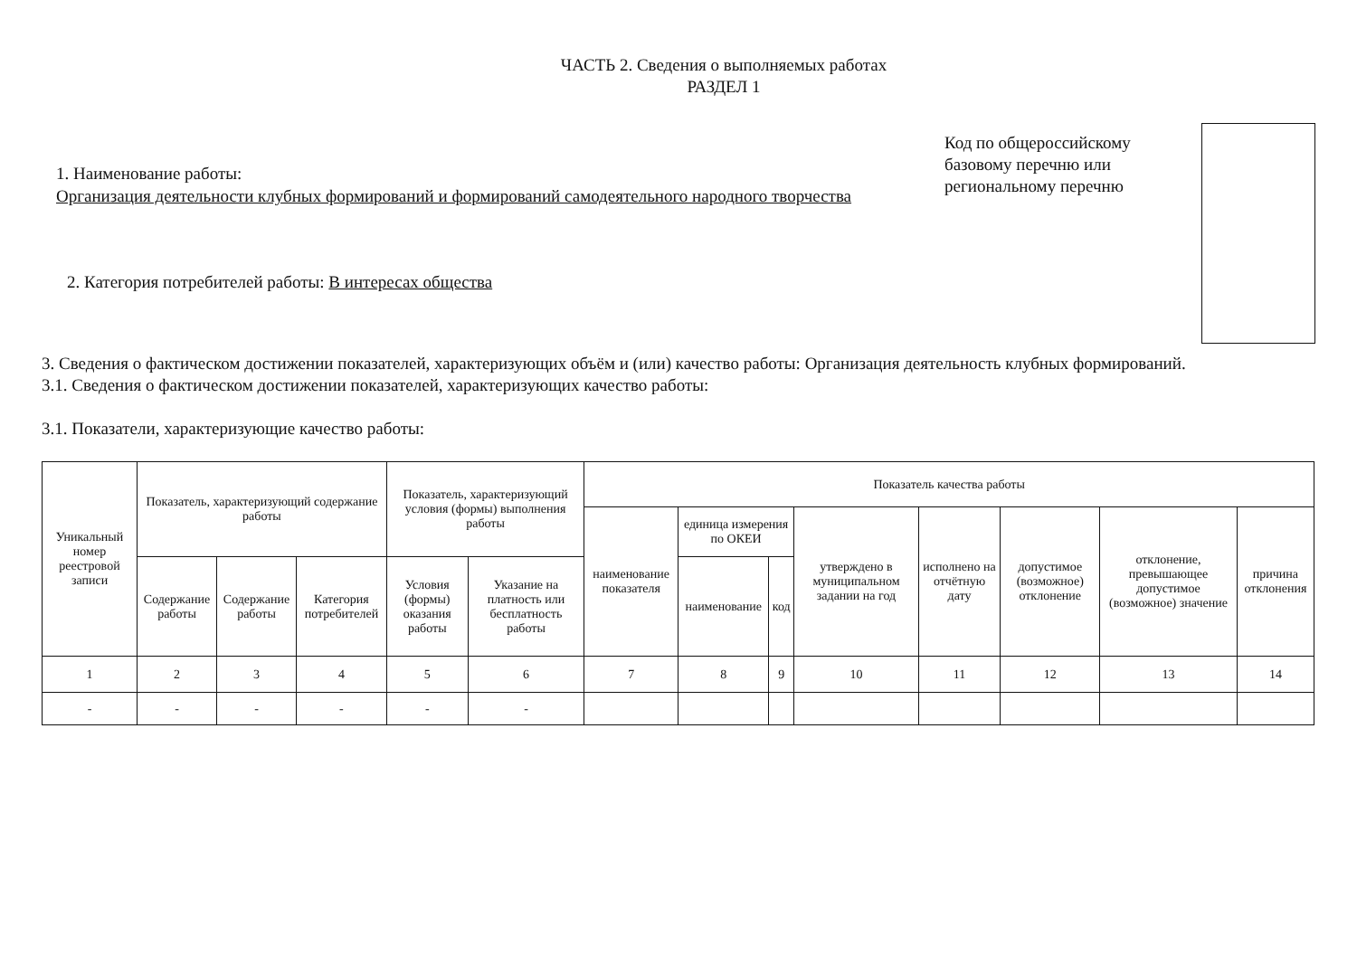ЧАСТЬ 2. Сведения о выполняемых работах
РАЗДЕЛ 1
1. Наименование работы:
Организация деятельности клубных формирований и формирований самодеятельного народного творчества
2. Категория потребителей работы: В интересах общества
Код по общероссийскому базовому перечню или региональному перечню
3. Сведения о фактическом достижении показателей, характеризующих объём и (или) качество работы: Организация деятельность клубных формирований.
3.1. Сведения о фактическом достижении показателей, характеризующих качество работы:
3.1. Показатели, характеризующие качество работы:
| Уникальный номер реестровой записи | Показатель, характеризующий содержание работы | | | Показатель, характеризующий условия (формы) выполнения работы | | Показатель качества работы | | | | | | | |
| --- | --- | --- | --- | --- | --- | --- | --- | --- | --- | --- | --- | --- | --- |
| | | | | | | наименование показателя | единица измерения по ОКЕИ | | утверждено в муниципальном задании на год | исполнено на отчётную дату | допустимое (возможное) отклонение | отклонение, превышающее допустимое (возможное) значение | причина отклонения |
| | Содержание работы | Содержание работы | Категория потребителей | Условия (формы) оказания работы | Указание на платность или бесплатность работы | | наименование | код | | | | | |
| 1 | 2 | 3 | 4 | 5 | 6 | 7 | 8 | 9 | 10 | 11 | 12 | 13 | 14 |
| - | - | - | - | - | - | | | | | | | | |